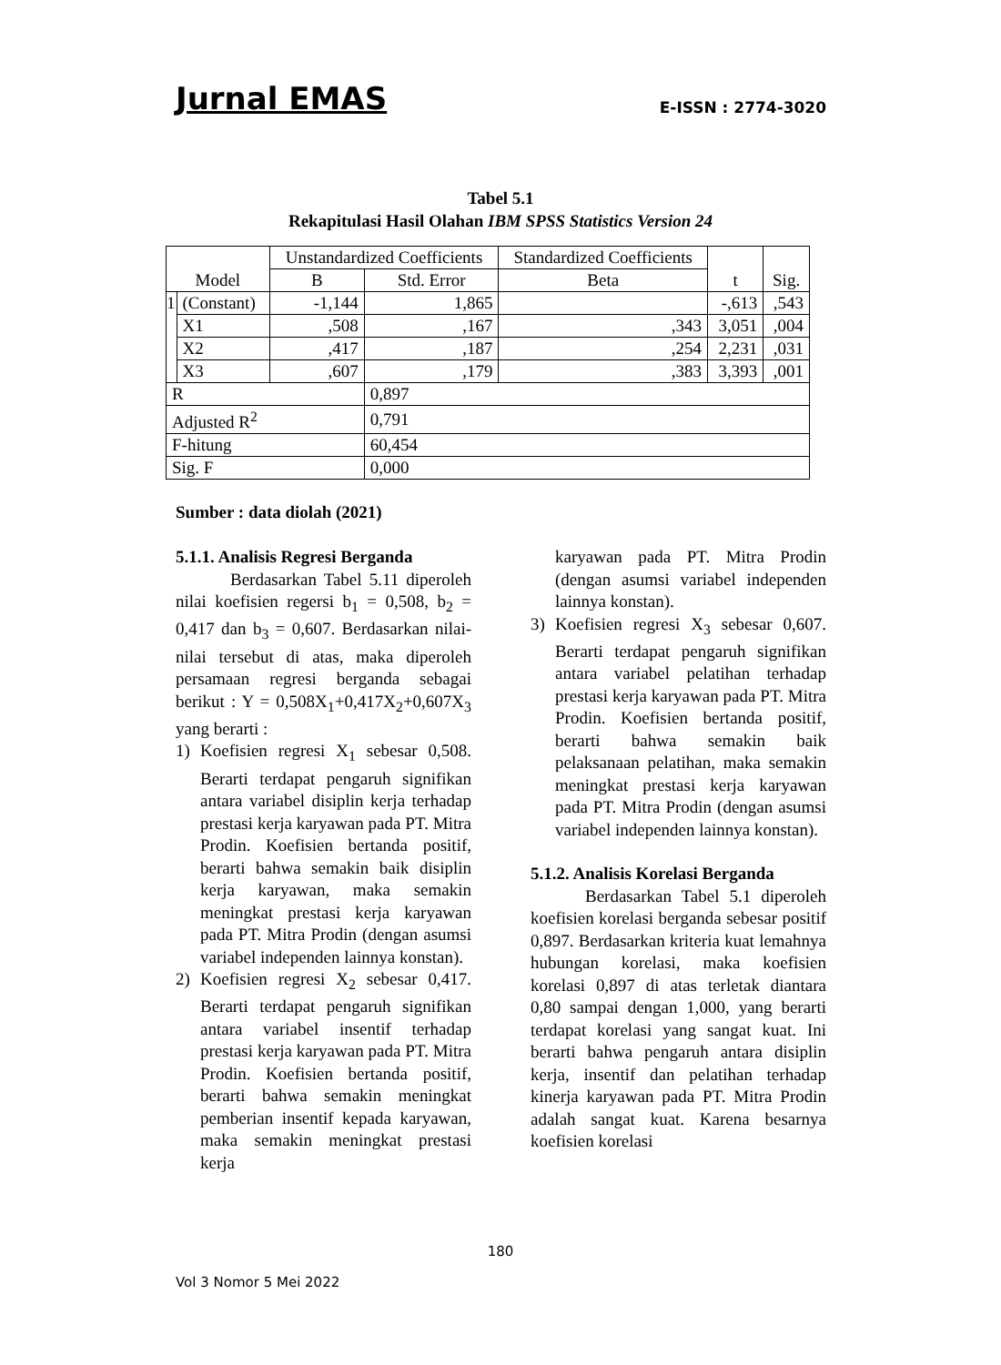Jurnal EMAS E-ISSN : 2774-3020
Tabel 5.1
Rekapitulasi Hasil Olahan IBM SPSS Statistics Version 24
| Model | | Unstandardized Coefficients | | Standardized Coefficients | t | Sig. |
| --- | --- | --- | --- | --- | --- | --- |
| | | B | Std. Error | Beta | | |
| 1 | (Constant) | -1,144 | 1,865 | | -,613 | ,543 |
| | X1 | ,508 | ,167 | ,343 | 3,051 | ,004 |
| | X2 | ,417 | ,187 | ,254 | 2,231 | ,031 |
| | X3 | ,607 | ,179 | ,383 | 3,393 | ,001 |
| R | | | 0,897 | | | |
| Adjusted R<sup>2</sup> | | | 0,791 | | | |
| F-hitung | | | 60,454 | | | |
| Sig. F | | | 0,000 | | | |
Sumber : data diolah (2021)
5.1.1. Analisis Regresi Berganda
Berdasarkan Tabel 5.11 diperoleh nilai koefisien regersi b<sub>1</sub> = 0,508, b<sub>2</sub> = 0,417 dan b<sub>3</sub> = 0,607. Berdasarkan nilai-nilai tersebut di atas, maka diperoleh persamaan regresi berganda sebagai berikut : Y = 0,508X<sub>1</sub>+0,417X<sub>2</sub>+0,607X<sub>3</sub> yang berarti :
1) Koefisien regresi X<sub>1</sub> sebesar 0,508. Berarti terdapat pengaruh signifikan antara variabel disiplin kerja terhadap prestasi kerja karyawan pada PT. Mitra Prodin. Koefisien bertanda positif, berarti bahwa semakin baik disiplin kerja karyawan, maka semakin meningkat prestasi kerja karyawan pada PT. Mitra Prodin (dengan asumsi variabel independen lainnya konstan).
2) Koefisien regresi X<sub>2</sub> sebesar 0,417. Berarti terdapat pengaruh signifikan antara variabel insentif terhadap prestasi kerja karyawan pada PT. Mitra Prodin. Koefisien bertanda positif, berarti bahwa semakin meningkat pemberian insentif kepada karyawan, maka semakin meningkat prestasi kerja
karyawan pada PT. Mitra Prodin (dengan asumsi variabel independen lainnya konstan).
3) Koefisien regresi X<sub>3</sub> sebesar 0,607. Berarti terdapat pengaruh signifikan antara variabel pelatihan terhadap prestasi kerja karyawan pada PT. Mitra Prodin. Koefisien bertanda positif, berarti bahwa semakin baik pelaksanaan pelatihan, maka semakin meningkat prestasi kerja karyawan pada PT. Mitra Prodin (dengan asumsi variabel independen lainnya konstan).
5.1.2. Analisis Korelasi Berganda
Berdasarkan Tabel 5.1 diperoleh koefisien korelasi berganda sebesar positif 0,897. Berdasarkan kriteria kuat lemahnya hubungan korelasi, maka koefisien korelasi 0,897 di atas terletak diantara 0,80 sampai dengan 1,000, yang berarti terdapat korelasi yang sangat kuat. Ini berarti bahwa pengaruh antara disiplin kerja, insentif dan pelatihan terhadap kinerja karyawan pada PT. Mitra Prodin adalah sangat kuat. Karena besarnya koefisien korelasi
180
Vol 3 Nomor 5 Mei 2022